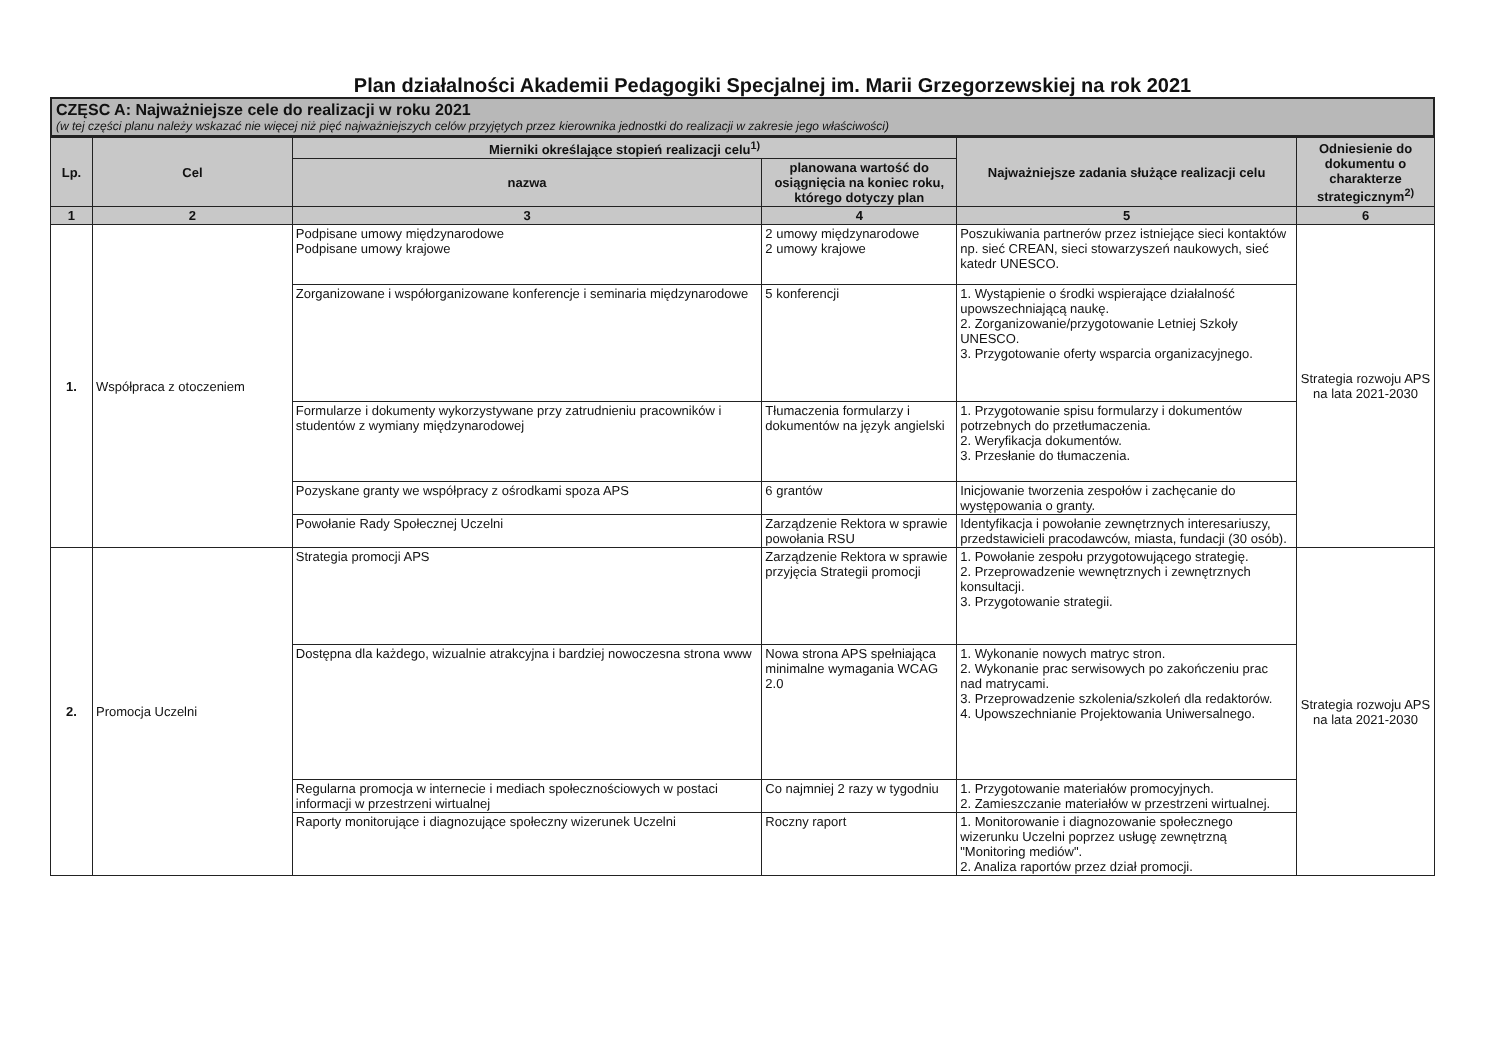Plan działalności Akademii Pedagogiki Specjalnej im. Marii Grzegorzewskiej na rok 2021
CZĘSC A: Najważniejsze cele do realizacji w roku 2021
(w tej części planu należy wskazać nie więcej niż pięć najważniejszych celów przyjętych przez kierownika jednostki do realizacji w zakresie jego właściwości)
| Lp. | Cel | Mierniki określające stopień realizacji celu<sup>1)</sup> | | Najważniejsze zadania służące realizacji celu | Odniesienie do dokumentu o charakterze strategicznym<sup>2)</sup> |
| --- | --- | --- | --- | --- | --- |
| | | nazwa | planowana wartość do osiągnięcia na koniec roku, którego dotyczy plan | | |
| 1 | 2 | 3 | 4 | 5 | 6 |
| 1. | Współpraca z otoczeniem | Podpisane umowy międzynarodowe Podpisane umowy krajowe | 2 umowy międzynarodowe 2 umowy krajowe | Poszukiwania partnerów przez istniejące sieci kontaktów np. sieć CREAN, sieci stowarzyszeń naukowych, sieć katedr UNESCO. | Strategia rozwoju APS na lata 2021-2030 |
| | | Zorganizowane i współorganizowane konferencje i seminaria międzynarodowe | 5 konferencji | 1. Wystąpienie o środki wspierające działalność upowszechniającą naukę. 2. Zorganizowanie/przygotowanie Letniej Szkoły UNESCO. 3. Przygotowanie oferty wsparcia organizacyjnego. | |
| | | Formularze i dokumenty wykorzystywane przy zatrudnieniu pracowników i studentów z wymiany międzynarodowej | Tłumaczenia formularzy i dokumentów na język angielski | 1. Przygotowanie spisu formularzy i dokumentów potrzebnych do przetłumaczenia. 2. Weryfikacja dokumentów. 3. Przesłanie do tłumaczenia. | |
| | | Pozyskane granty we współpracy z ośrodkami spoza APS | 6 grantów | Inicjowanie tworzenia zespołów i zachęcanie do występowania o granty. | |
| | | Powołanie Rady Społecznej Uczelni | Zarządzenie Rektora w sprawie powołania RSU | Identyfikacja i powołanie zewnętrznych interesariuszy, przedstawicieli pracodawców, miasta, fundacji (30 osób). | |
| 2. | Promocja Uczelni | Strategia promocji APS | Zarządzenie Rektora w sprawie przyjęcia Strategii promocji | 1. Powołanie zespołu przygotowującego strategię. 2. Przeprowadzenie wewnętrznych i zewnętrznych konsultacji. 3. Przygotowanie strategii. | Strategia rozwoju APS na lata 2021-2030 |
| | | Dostępna dla każdego, wizualnie atrakcyjna i bardziej nowoczesna strona www | Nowa strona APS spełniająca minimalne wymagania WCAG 2.0 | 1. Wykonanie nowych matryc stron. 2. Wykonanie prac serwisowych po zakończeniu prac nad matrycami. 3. Przeprowadzenie szkolenia/szkoleń dla redaktorów. 4. Upowszechnianie Projektowania Uniwersalnego. | |
| | | Regularna promocja w internecie i mediach społecznościowych w postaci informacji w przestrzeni wirtualnej | Co najmniej 2 razy w tygodniu | 1. Przygotowanie materiałów promocyjnych. 2. Zamieszczanie materiałów w przestrzeni wirtualnej. | |
| | | Raporty monitorujące i diagnozujące społeczny wizerunek Uczelni | Roczny raport | 1. Monitorowanie i diagnozowanie społecznego wizerunku Uczelni poprzez usługę zewnętrzną "Monitoring mediów". 2. Analiza raportów przez dział promocji. | |